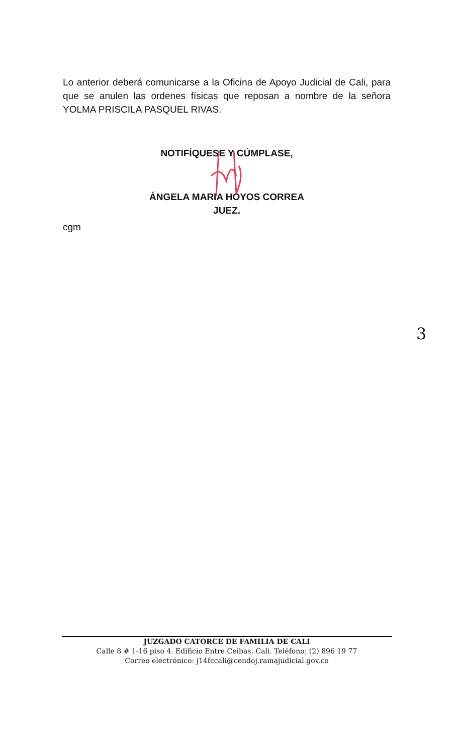Lo anterior deberá comunicarse a la Oficina de Apoyo Judicial de Cali, para que se anulen las ordenes físicas que reposan a nombre de la señora YOLMA PRISCILA PASQUEL RIVAS.
NOTIFÍQUESE Y CÚMPLASE,
ÁNGELA MARIA HOYOS CORREA
JUEZ.
cgm
3
JUZGADO CATORCE DE FAMILIA DE CALI
Calle 8 # 1-16 piso 4. Edificio Entre Ceibas, Cali. Teléfono: (2) 896 19 77
Correo electrónico: j14fccali@cendoj.ramajudicial.gov.co